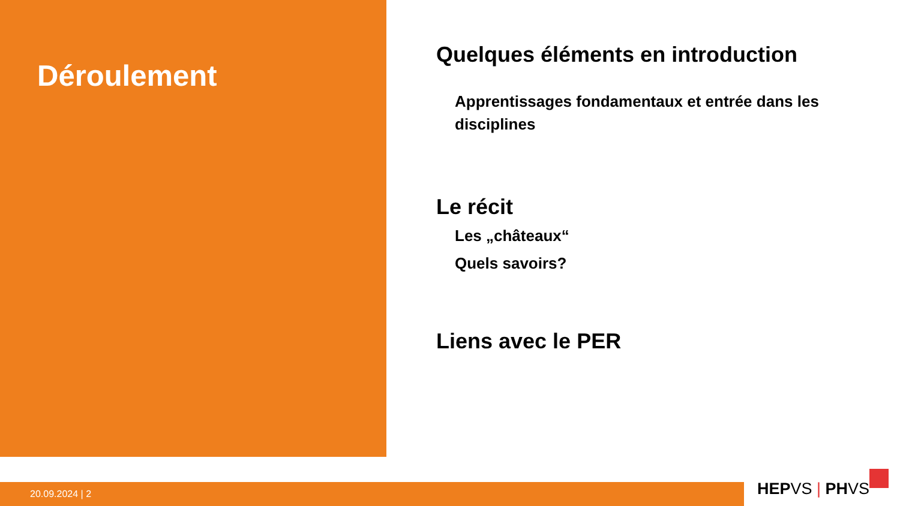Déroulement
Quelques éléments en introduction
Apprentissages fondamentaux et entrée dans les disciplines
Le récit
Les „châteaux“
Quels savoirs?
Liens avec le PER
20.09.2024 | 2 HEPVS | PHVS